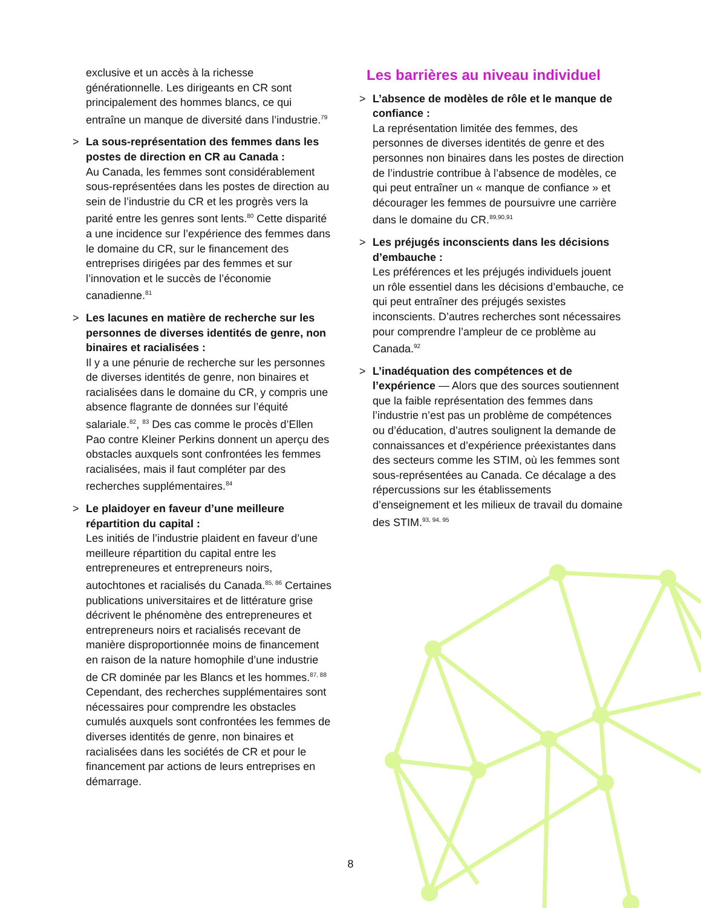exclusive et un accès à la richesse générationnelle. Les dirigeants en CR sont principalement des hommes blancs, ce qui entraîne un manque de diversité dans l’industrie.<sup>79</sup>
> La sous-représentation des femmes dans les postes de direction en CR au Canada :
Au Canada, les femmes sont considérablement sous-représentées dans les postes de direction au sein de l’industrie du CR et les progrès vers la parité entre les genres sont lents.<sup>80</sup> Cette disparité a une incidence sur l’expérience des femmes dans le domaine du CR, sur le financement des entreprises dirigées par des femmes et sur l’innovation et le succès de l’économie canadienne.<sup>81</sup>
> Les lacunes en matière de recherche sur les personnes de diverses identités de genre, non binaires et racialisées :
Il y a une pénurie de recherche sur les personnes de diverses identités de genre, non binaires et racialisées dans le domaine du CR, y compris une absence flagrante de données sur l’équité salariale.<sup>82</sup>, <sup>83</sup> Des cas comme le procès d’Ellen Pao contre Kleiner Perkins donnent un aperçu des obstacles auxquels sont confrontées les femmes racialisées, mais il faut compléter par des recherches supplémentaires.<sup>84</sup>
> Le plaidoyer en faveur d’une meilleure répartition du capital :
Les initiés de l’industrie plaident en faveur d’une meilleure répartition du capital entre les entrepreneures et entrepreneurs noirs, autochtones et racialisés du Canada.<sup>85, 86</sup> Certaines publications universitaires et de littérature grise décrivent le phénomène des entrepreneures et entrepreneurs noirs et racialisés recevant de manière disproportionnée moins de financement en raison de la nature homophile d’une industrie de CR dominée par les Blancs et les hommes.<sup>87, 88</sup> Cependant, des recherches supplémentaires sont nécessaires pour comprendre les obstacles cumulés auxquels sont confrontées les femmes de diverses identités de genre, non binaires et racialisées dans les sociétés de CR et pour le financement par actions de leurs entreprises en démarrage.
Les barrières au niveau individuel
> L’absence de modèles de rôle et le manque de confiance :
La représentation limitée des femmes, des personnes de diverses identités de genre et des personnes non binaires dans les postes de direction de l’industrie contribue à l’absence de modèles, ce qui peut entraîner un « manque de confiance » et décourager les femmes de poursuivre une carrière dans le domaine du CR.<sup>89,90,91</sup>
> Les préjugés inconscients dans les décisions d’embauche :
Les préférences et les préjugés individuels jouent un rôle essentiel dans les décisions d’embauche, ce qui peut entraîner des préjugés sexistes inconscients. D’autres recherches sont nécessaires pour comprendre l’ampleur de ce problème au Canada.<sup>92</sup>
> L’inadéquation des compétences et de l’expérience — Alors que des sources soutiennent que la faible représentation des femmes dans l’industrie n’est pas un problème de compétences ou d’éducation, d’autres soulignent la demande de connaissances et d’expérience préexistantes dans des secteurs comme les STIM, où les femmes sont sous-représentées au Canada. Ce décalage a des répercussions sur les établissements d’enseignement et les milieux de travail du domaine des STIM.<sup>93, 94, 95</sup>
8